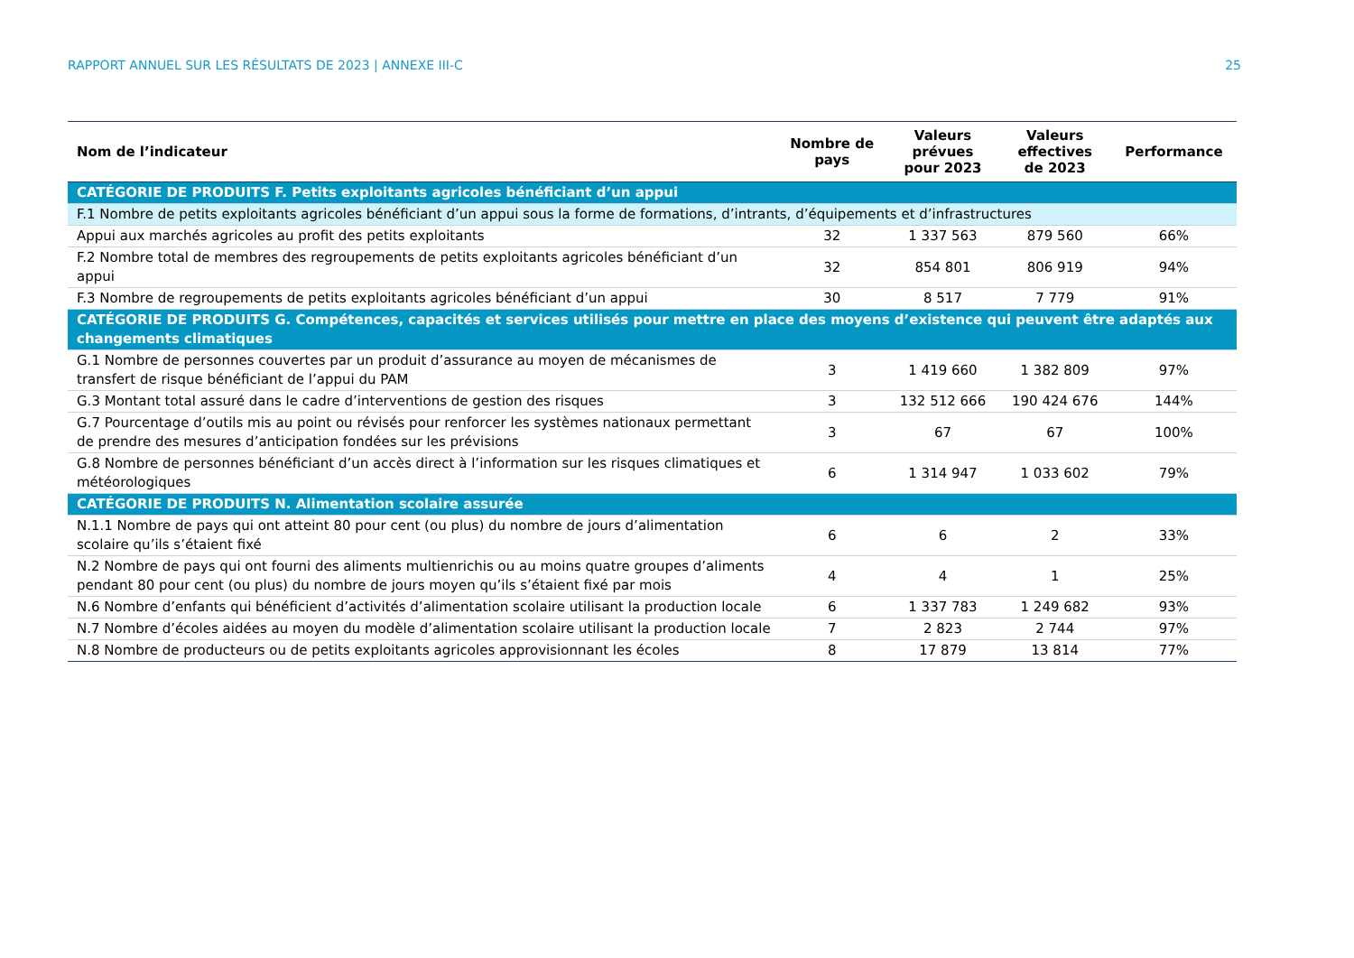RAPPORT ANNUEL SUR LES RÉSULTATS DE 2023 | ANNEXE III-C 25
| Nom de l’indicateur | Nombre de pays | Valeurs prévues pour 2023 | Valeurs effectives de 2023 | Performance |
| --- | --- | --- | --- | --- |
| CATÉGORIE DE PRODUITS F. Petits exploitants agricoles bénéficiant d’un appui | | | | |
| F.1 Nombre de petits exploitants agricoles bénéficiant d’un appui sous la forme de formations, d’intrants, d’équipements et d’infrastructures | | | | |
| Appui aux marchés agricoles au profit des petits exploitants | 32 | 1 337 563 | 879 560 | 66% |
| F.2 Nombre total de membres des regroupements de petits exploitants agricoles bénéficiant d’un appui | 32 | 854 801 | 806 919 | 94% |
| F.3 Nombre de regroupements de petits exploitants agricoles bénéficiant d’un appui | 30 | 8 517 | 7 779 | 91% |
| CATÉGORIE DE PRODUITS G. Compétences, capacités et services utilisés pour mettre en place des moyens d’existence qui peuvent être adaptés aux changements climatiques | | | | |
| G.1 Nombre de personnes couvertes par un produit d’assurance au moyen de mécanismes de transfert de risque bénéficiant de l’appui du PAM | 3 | 1 419 660 | 1 382 809 | 97% |
| G.3 Montant total assuré dans le cadre d’interventions de gestion des risques | 3 | 132 512 666 | 190 424 676 | 144% |
| G.7 Pourcentage d’outils mis au point ou révisés pour renforcer les systèmes nationaux permettant de prendre des mesures d’anticipation fondées sur les prévisions | 3 | 67 | 67 | 100% |
| G.8 Nombre de personnes bénéficiant d’un accès direct à l’information sur les risques climatiques et météorologiques | 6 | 1 314 947 | 1 033 602 | 79% |
| CATÉGORIE DE PRODUITS N. Alimentation scolaire assurée | | | | |
| N.1.1 Nombre de pays qui ont atteint 80 pour cent (ou plus) du nombre de jours d’alimentation scolaire qu’ils s’étaient fixé | 6 | 6 | 2 | 33% |
| N.2 Nombre de pays qui ont fourni des aliments multienrichis ou au moins quatre groupes d’aliments pendant 80 pour cent (ou plus) du nombre de jours moyen qu’ils s’étaient fixé par mois | 4 | 4 | 1 | 25% |
| N.6 Nombre d’enfants qui bénéficient d’activités d’alimentation scolaire utilisant la production locale | 6 | 1 337 783 | 1 249 682 | 93% |
| N.7 Nombre d’écoles aidées au moyen du modèle d’alimentation scolaire utilisant la production locale | 7 | 2 823 | 2 744 | 97% |
| N.8 Nombre de producteurs ou de petits exploitants agricoles approvisionnant les écoles | 8 | 17 879 | 13 814 | 77% |